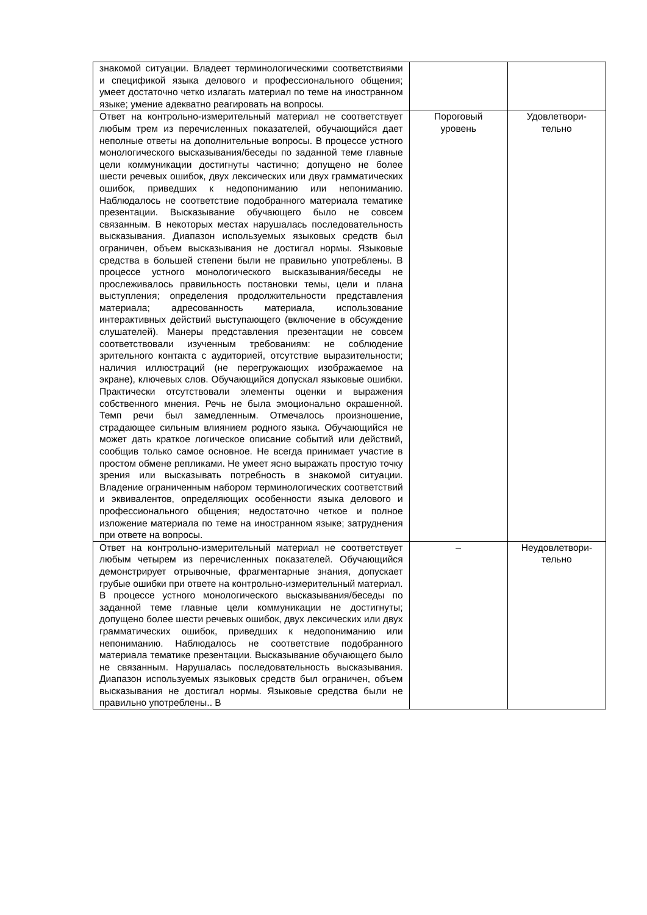| знакомой ситуации. Владеет терминологическими соответствиями и спецификой языка делового и профессионального общения; умеет достаточно четко излагать материал по теме на иностранном языке; умение адекватно реагировать на вопросы. | | |
| Ответ на контрольно-измерительный материал не соответствует любым трем из перечисленных показателей, обучающийся дает неполные ответы на дополнительные вопросы. В процессе устного монологического высказывания/беседы по заданной теме главные цели коммуникации достигнуты частично; допущено не более шести речевых ошибок, двух лексических или двух грамматических ошибок, приведших к недопониманию или непониманию. Наблюдалось не соответствие подобранного материала тематике презентации. Высказывание обучающего было не совсем связанным. В некоторых местах нарушалась последовательность высказывания. Диапазон используемых языковых средств был ограничен, объем высказывания не достигал нормы. Языковые средства в большей степени были не правильно употреблены. В процессе устного монологического высказывания/беседы не прослеживалось правильность постановки темы, цели и плана выступления; определения продолжительности представления материала; адресованность материала, использование интерактивных действий выступающего (включение в обсуждение слушателей). Манеры представления презентации не совсем соответствовали изученным требованиям: не соблюдение зрительного контакта с аудиторией, отсутствие выразительности; наличия иллюстраций (не перегружающих изображаемое на экране), ключевых слов. Обучающийся допускал языковые ошибки. Практически отсутствовали элементы оценки и выражения собственного мнения. Речь не была эмоционально окрашенной. Темп речи был замедленным. Отмечалось произношение, страдающее сильным влиянием родного языка. Обучающийся не может дать краткое логическое описание событий или действий, сообщив только самое основное. Не всегда принимает участие в простом обмене репликами. Не умеет ясно выражать простую точку зрения или высказывать потребность в знакомой ситуации. Владение ограниченным набором терминологических соответствий и эквивалентов, определяющих особенности языка делового и профессионального общения; недостаточно четкое и полное изложение материала по теме на иностранном языке; затруднения при ответе на вопросы. | Пороговый уровень | Удовлетвори- тельно |
| Ответ на контрольно-измерительный материал не соответствует любым четырем из перечисленных показателей. Обучающийся демонстрирует отрывочные, фрагментарные знания, допускает грубые ошибки при ответе на контрольно-измерительный материал. В процессе устного монологического высказывания/беседы по заданной теме главные цели коммуникации не достигнуты; допущено более шести речевых ошибок, двух лексических или двух грамматических ошибок, приведших к недопониманию или непониманию. Наблюдалось не соответствие подобранного материала тематике презентации. Высказывание обучающего было не связанным. Нарушалась последовательность высказывания. Диапазон используемых языковых средств был ограничен, объем высказывания не достигал нормы. Языковые средства были не правильно употреблены.. В | – | Неудовлетвори- тельно |